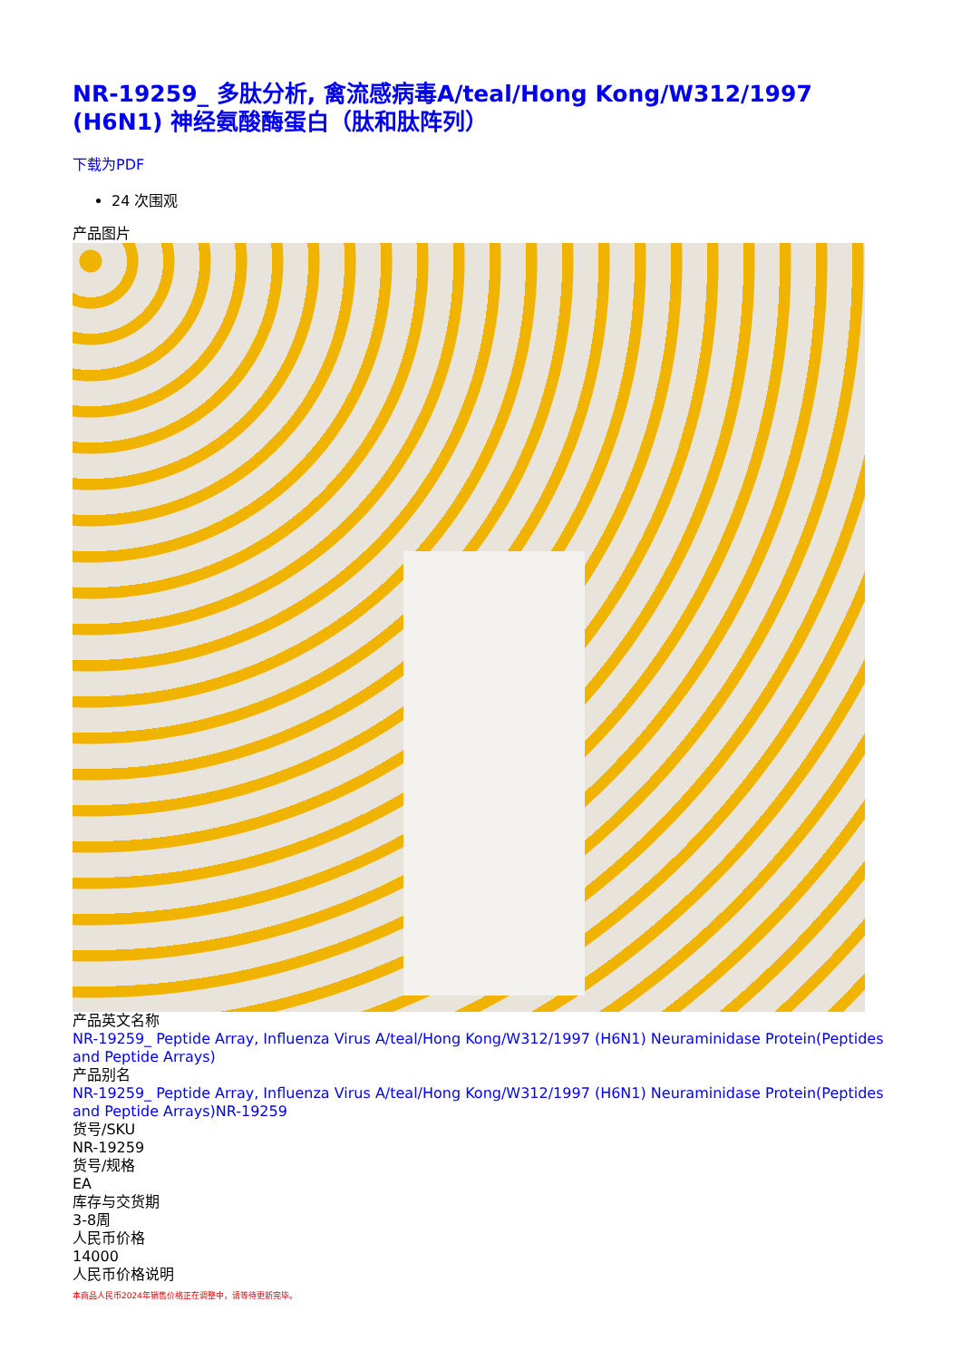NR-19259_ 多肽分析, 禽流感病毒A/teal/Hong Kong/W312/1997 (H6N1) 神经氨酸酶蛋白（肽和肽阵列）
下载为PDF
24 次围观
产品图片
产品英文名称
NR-19259_ Peptide Array, Influenza Virus A/teal/Hong Kong/W312/1997 (H6N1) Neuraminidase Protein(Peptides and Peptide Arrays)
产品别名
NR-19259_ Peptide Array, Influenza Virus A/teal/Hong Kong/W312/1997 (H6N1) Neuraminidase Protein(Peptides and Peptide Arrays)NR-19259
货号/SKU
NR-19259
货号/规格
EA
库存与交货期
3-8周
人民币价格
14000
人民币价格说明
本商品人民币2024年销售价格正在调整中，请等待更新完毕。